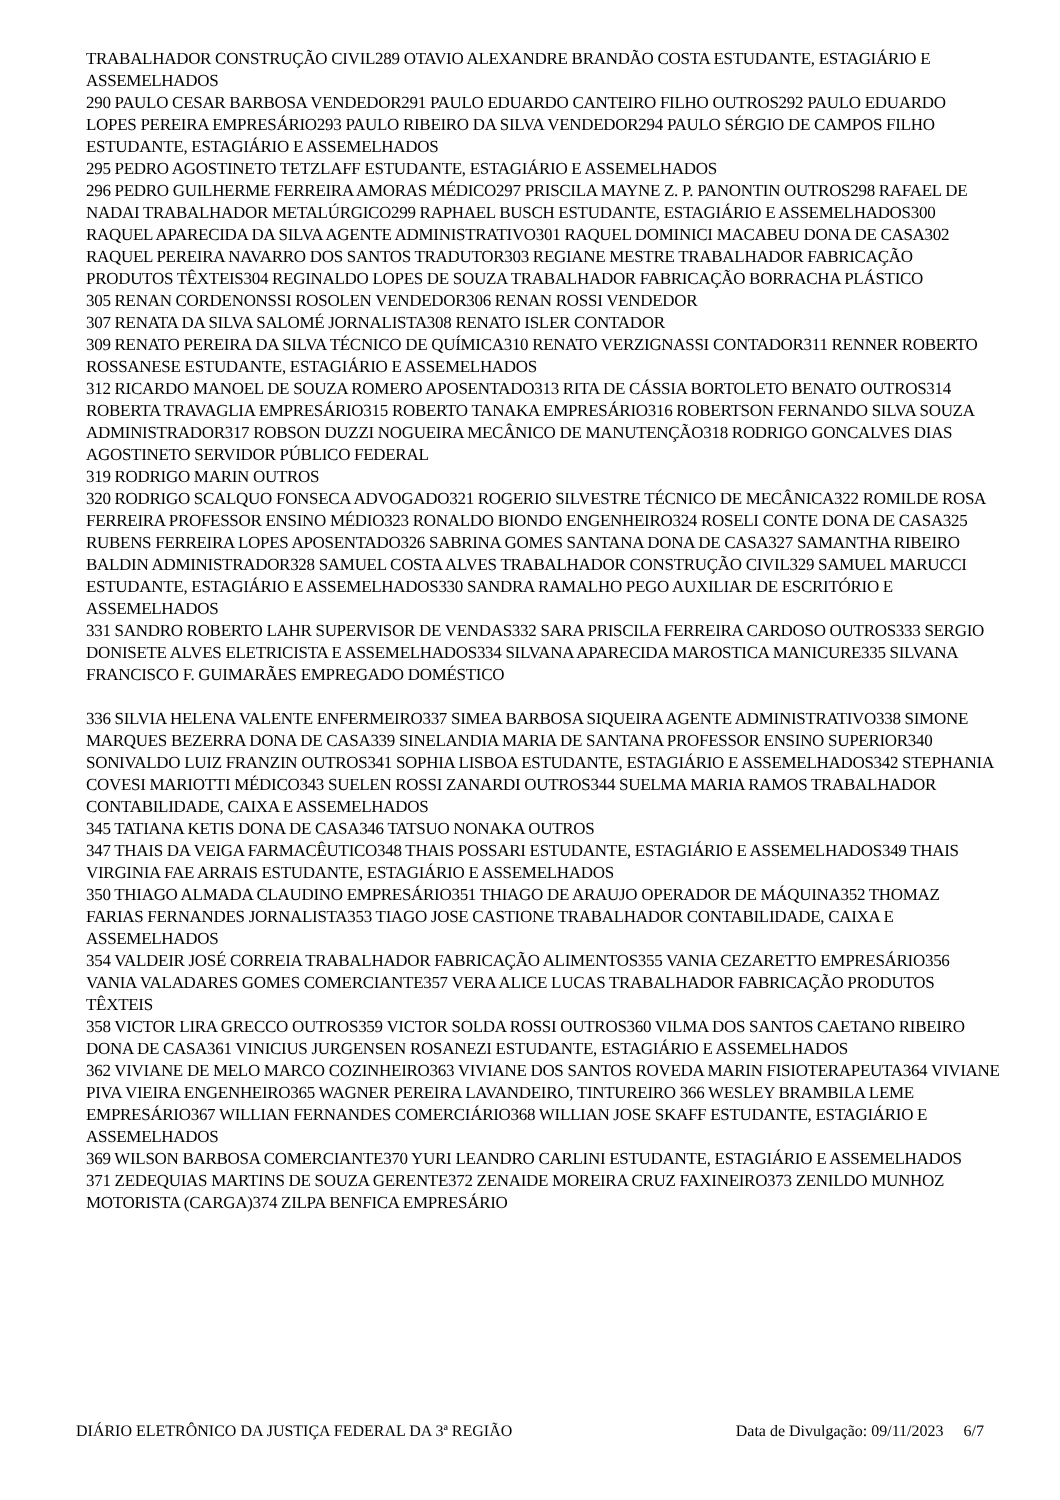TRABALHADOR CONSTRUÇÃO CIVIL289 OTAVIO ALEXANDRE BRANDÃO COSTA ESTUDANTE, ESTAGIÁRIO E ASSEMELHADOS
290 PAULO CESAR BARBOSA VENDEDOR291 PAULO EDUARDO CANTEIRO FILHO OUTROS292 PAULO EDUARDO LOPES PEREIRA EMPRESÁRIO293 PAULO RIBEIRO DA SILVA VENDEDOR294 PAULO SÉRGIO DE CAMPOS FILHO ESTUDANTE, ESTAGIÁRIO E ASSEMELHADOS
295 PEDRO AGOSTINETO TETZLAFF ESTUDANTE, ESTAGIÁRIO E ASSEMELHADOS
296 PEDRO GUILHERME FERREIRA AMORAS MÉDICO297 PRISCILA MAYNE Z. P. PANONTIN OUTROS298 RAFAEL DE NADAI TRABALHADOR METALÚRGICO299 RAPHAEL BUSCH ESTUDANTE, ESTAGIÁRIO E ASSEMELHADOS300 RAQUEL APARECIDA DA SILVA AGENTE ADMINISTRATIVO301 RAQUEL DOMINICI MACABEU DONA DE CASA302 RAQUEL PEREIRA NAVARRO DOS SANTOS TRADUTOR303 REGIANE MESTRE TRABALHADOR FABRICAÇÃO PRODUTOS TÊXTEIS304 REGINALDO LOPES DE SOUZA TRABALHADOR FABRICAÇÃO BORRACHA PLÁSTICO
305 RENAN CORDENONSSI ROSOLEN VENDEDOR306 RENAN ROSSI VENDEDOR
307 RENATA DA SILVA SALOMÉ JORNALISTA308 RENATO ISLER CONTADOR
309 RENATO PEREIRA DA SILVA TÉCNICO DE QUÍMICA310 RENATO VERZIGNASSI CONTADOR311 RENNER ROBERTO ROSSANESE ESTUDANTE, ESTAGIÁRIO E ASSEMELHADOS
312 RICARDO MANOEL DE SOUZA ROMERO APOSENTADO313 RITA DE CÁSSIA BORTOLETO BENATO OUTROS314 ROBERTA TRAVAGLIA EMPRESÁRIO315 ROBERTO TANAKA EMPRESÁRIO316 ROBERTSON FERNANDO SILVA SOUZA ADMINISTRADOR317 ROBSON DUZZI NOGUEIRA MECÂNICO DE MANUTENÇÃO318 RODRIGO GONCALVES DIAS AGOSTINETO SERVIDOR PÚBLICO FEDERAL
319 RODRIGO MARIN OUTROS
320 RODRIGO SCALQUO FONSECA ADVOGADO321 ROGERIO SILVESTRE TÉCNICO DE MECÂNICA322 ROMILDE ROSA FERREIRA PROFESSOR ENSINO MÉDIO323 RONALDO BIONDO ENGENHEIRO324 ROSELI CONTE DONA DE CASA325 RUBENS FERREIRA LOPES APOSENTADO326 SABRINA GOMES SANTANA DONA DE CASA327 SAMANTHA RIBEIRO BALDIN ADMINISTRADOR328 SAMUEL COSTA ALVES TRABALHADOR CONSTRUÇÃO CIVIL329 SAMUEL MARUCCI ESTUDANTE, ESTAGIÁRIO E ASSEMELHADOS330 SANDRA RAMALHO PEGO AUXILIAR DE ESCRITÓRIO E ASSEMELHADOS
331 SANDRO ROBERTO LAHR SUPERVISOR DE VENDAS332 SARA PRISCILA FERREIRA CARDOSO OUTROS333 SERGIO DONISETE ALVES ELETRICISTA E ASSEMELHADOS334 SILVANA APARECIDA MAROSTICA MANICURE335 SILVANA FRANCISCO F. GUIMARÃES EMPREGADO DOMÉSTICO
336 SILVIA HELENA VALENTE ENFERMEIRO337 SIMEA BARBOSA SIQUEIRA AGENTE ADMINISTRATIVO338 SIMONE MARQUES BEZERRA DONA DE CASA339 SINELANDIA MARIA DE SANTANA PROFESSOR ENSINO SUPERIOR340 SONIVALDO LUIZ FRANZIN OUTROS341 SOPHIA LISBOA ESTUDANTE, ESTAGIÁRIO E ASSEMELHADOS342 STEPHANIA COVESI MARIOTTI MÉDICO343 SUELEN ROSSI ZANARDI OUTROS344 SUELMA MARIA RAMOS TRABALHADOR CONTABILIDADE, CAIXA E ASSEMELHADOS
345 TATIANA KETIS DONA DE CASA346 TATSUO NONAKA OUTROS
347 THAIS DA VEIGA FARMACÊUTICO348 THAIS POSSARI ESTUDANTE, ESTAGIÁRIO E ASSEMELHADOS349 THAIS VIRGINIA FAE ARRAIS ESTUDANTE, ESTAGIÁRIO E ASSEMELHADOS
350 THIAGO ALMADA CLAUDINO EMPRESÁRIO351 THIAGO DE ARAUJO OPERADOR DE MÁQUINA352 THOMAZ FARIAS FERNANDES JORNALISTA353 TIAGO JOSE CASTIONE TRABALHADOR CONTABILIDADE, CAIXA E ASSEMELHADOS
354 VALDEIR JOSÉ CORREIA TRABALHADOR FABRICAÇÃO ALIMENTOS355 VANIA CEZARETTO EMPRESÁRIO356 VANIA VALADARES GOMES COMERCIANTE357 VERA ALICE LUCAS TRABALHADOR FABRICAÇÃO PRODUTOS TÊXTEIS
358 VICTOR LIRA GRECCO OUTROS359 VICTOR SOLDA ROSSI OUTROS360 VILMA DOS SANTOS CAETANO RIBEIRO DONA DE CASA361 VINICIUS JURGENSEN ROSANEZI ESTUDANTE, ESTAGIÁRIO E ASSEMELHADOS
362 VIVIANE DE MELO MARCO COZINHEIRO363 VIVIANE DOS SANTOS ROVEDA MARIN FISIOTERAPEUTA364 VIVIANE PIVA VIEIRA ENGENHEIRO365 WAGNER PEREIRA LAVANDEIRO, TINTUREIRO 366 WESLEY BRAMBILA LEME EMPRESÁRIO367 WILLIAN FERNANDES COMERCIÁRIO368 WILLIAN JOSE SKAFF ESTUDANTE, ESTAGIÁRIO E ASSEMELHADOS
369 WILSON BARBOSA COMERCIANTE370 YURI LEANDRO CARLINI ESTUDANTE, ESTAGIÁRIO E ASSEMELHADOS
371 ZEDEQUIAS MARTINS DE SOUZA GERENTE372 ZENAIDE MOREIRA CRUZ FAXINEIRO373 ZENILDO MUNHOZ MOTORISTA (CARGA)374 ZILPA BENFICA EMPRESÁRIO
DIÁRIO ELETRÔNICO DA JUSTIÇA FEDERAL DA 3ª REGIÃO Data de Divulgação: 09/11/2023 6/7